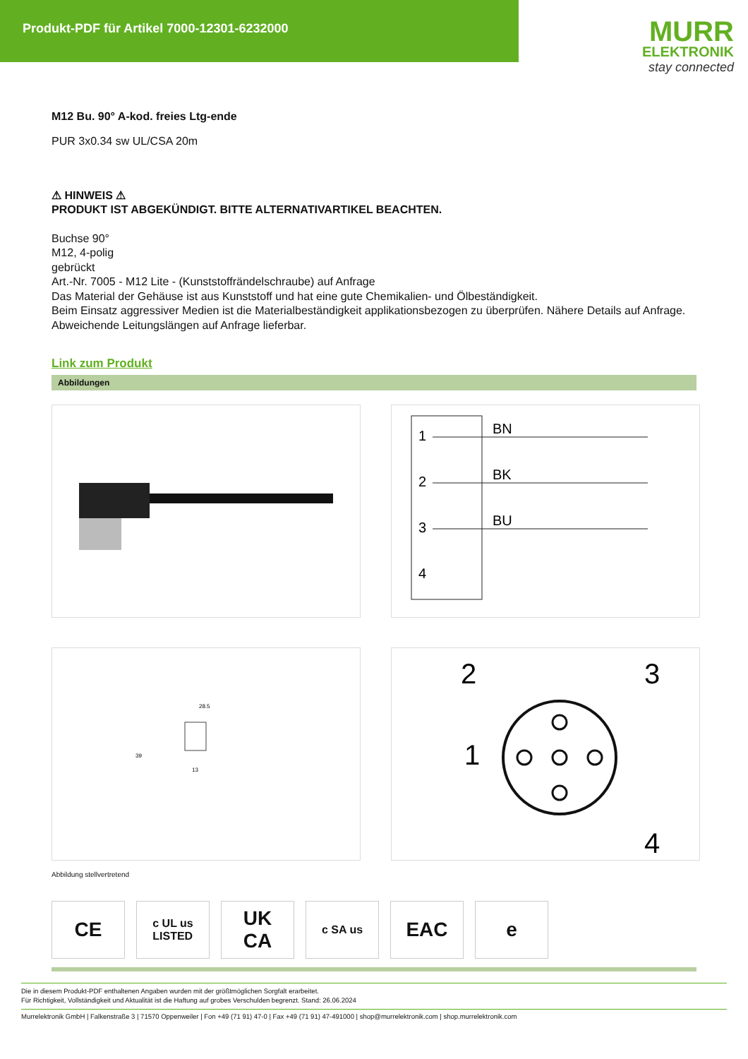Produkt-PDF für Artikel 7000-12301-6232000
MURR
ELEKTRONIK
stay connected
M12 Bu. 90° A-kod. freies Ltg-ende
PUR 3x0.34 sw UL/CSA 20m
⚠ HINWEIS ⚠
PRODUKT IST ABGEKÜNDIGT. BITTE ALTERNATIVARTIKEL BEACHTEN.
Buchse 90°
M12, 4-polig
gebrückt
Art.-Nr. 7005 - M12 Lite - (Kunststoffrändelschraube) auf Anfrage
Das Material der Gehäuse ist aus Kunststoff und hat eine gute Chemikalien- und Ölbeständigkeit.
Beim Einsatz aggressiver Medien ist die Materialbeständigkeit applikationsbezogen zu überprüfen. Nähere Details auf Anfrage.
Abweichende Leitungslängen auf Anfrage lieferbar.
Link zum Produkt
Abbildungen
1
2
3
4
BN
BK
BU
28.5
39
13
2
3
1
4
Abbildung stellvertretend
CE
c UL us
LISTED
UK
CA
c SA us
EAC e
Die in diesem Produkt-PDF enthaltenen Angaben wurden mit der größtmöglichen Sorgfalt erarbeitet.
Für Richtigkeit, Vollständigkeit und Aktualität ist die Haftung auf grobes Verschulden begrenzt. Stand: 26.06.2024
Murrelektronik GmbH | Falkenstraße 3 | 71570 Oppenweiler | Fon +49 (71 91) 47-0 | Fax +49 (71 91) 47-491000 | shop@murrelektronik.com | shop.murrelektronik.com